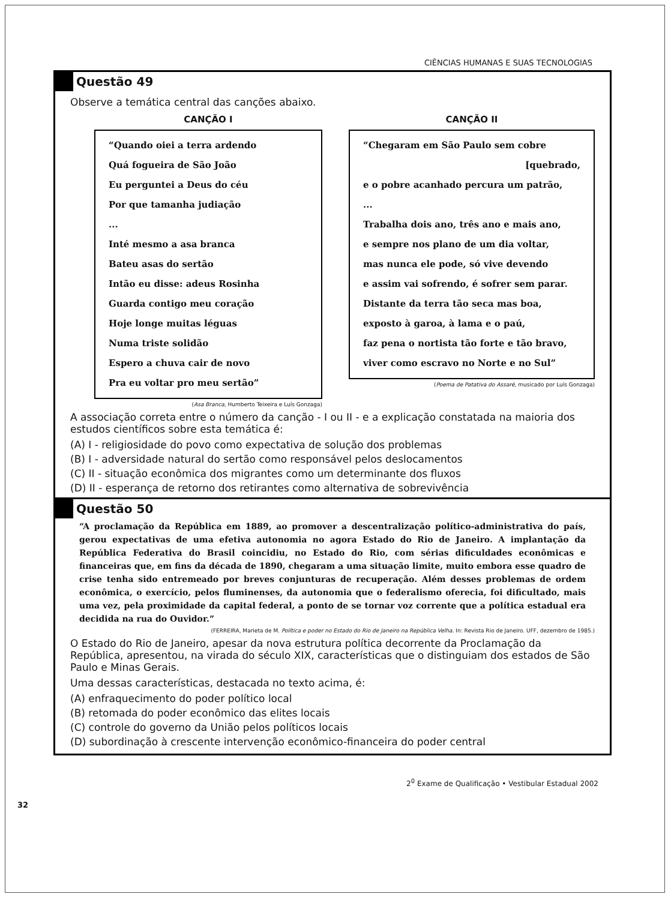CIÊNCIAS HUMANAS E SUAS TECNOLOGIAS
Questão 49
Observe a temática central das canções abaixo.
CANÇÃO I
“Quando oiei a terra ardendo
Quá fogueira de São João
Eu perguntei a Deus do céu
Por que tamanha judiação
...
Inté mesmo a asa branca
Bateu asas do sertão
Intão eu disse: adeus Rosinha
Guarda contigo meu coração
Hoje longe muitas léguas
Numa triste solidão
Espero a chuva cair de novo
Pra eu voltar pro meu sertão”
(Asa Branca, Humberto Teixeira e Luís Gonzaga)
CANÇÃO II
“Chegaram em São Paulo sem cobre
[quebrado,
e o pobre acanhado percura um patrão,
...
Trabalha dois ano, três ano e mais ano,
e sempre nos plano de um dia voltar,
mas nunca ele pode, só vive devendo
e assim vai sofrendo, é sofrer sem parar.
Distante da terra tão seca mas boa,
exposto à garoa, à lama e o paú,
faz pena o nortista tão forte e tão bravo,
viver como escravo no Norte e no Sul”
(Poema de Patativa do Assaré, musicado por Luís Gonzaga)
A associação correta entre o número da canção - I ou II - e a explicação constatada na maioria dos estudos científicos sobre esta temática é:
(A) I - religiosidade do povo como expectativa de solução dos problemas
(B) I - adversidade natural do sertão como responsável pelos deslocamentos
(C) II - situação econômica dos migrantes como um determinante dos fluxos
(D) II - esperança de retorno dos retirantes como alternativa de sobrevivência
Questão 50
“A proclamação da República em 1889, ao promover a descentralização político-administrativa do país, gerou expectativas de uma efetiva autonomia no agora Estado do Rio de Janeiro. A implantação da República Federativa do Brasil coincidiu, no Estado do Rio, com sérias dificuldades econômicas e financeiras que, em fins da década de 1890, chegaram a uma situação limite, muito embora esse quadro de crise tenha sido entremeado por breves conjunturas de recuperação. Além desses problemas de ordem econômica, o exercício, pelos fluminenses, da autonomia que o federalismo oferecia, foi dificultado, mais uma vez, pela proximidade da capital federal, a ponto de se tornar voz corrente que a política estadual era decidida na rua do Ouvidor.”
(FERREIRA, Marieta de M. Política e poder no Estado do Rio de Janeiro na República Velha. In: Revista Rio de Janeiro. UFF, dezembro de 1985.)
O Estado do Rio de Janeiro, apesar da nova estrutura política decorrente da Proclamação da República, apresentou, na virada do século XIX, características que o distinguiam dos estados de São Paulo e Minas Gerais.
Uma dessas características, destacada no texto acima, é:
(A) enfraquecimento do poder político local
(B) retomada do poder econômico das elites locais
(C) controle do governo da União pelos políticos locais
(D) subordinação à crescente intervenção econômico-financeira do poder central
2<sup>0</sup> Exame de Qualificação • Vestibular Estadual 2002
32